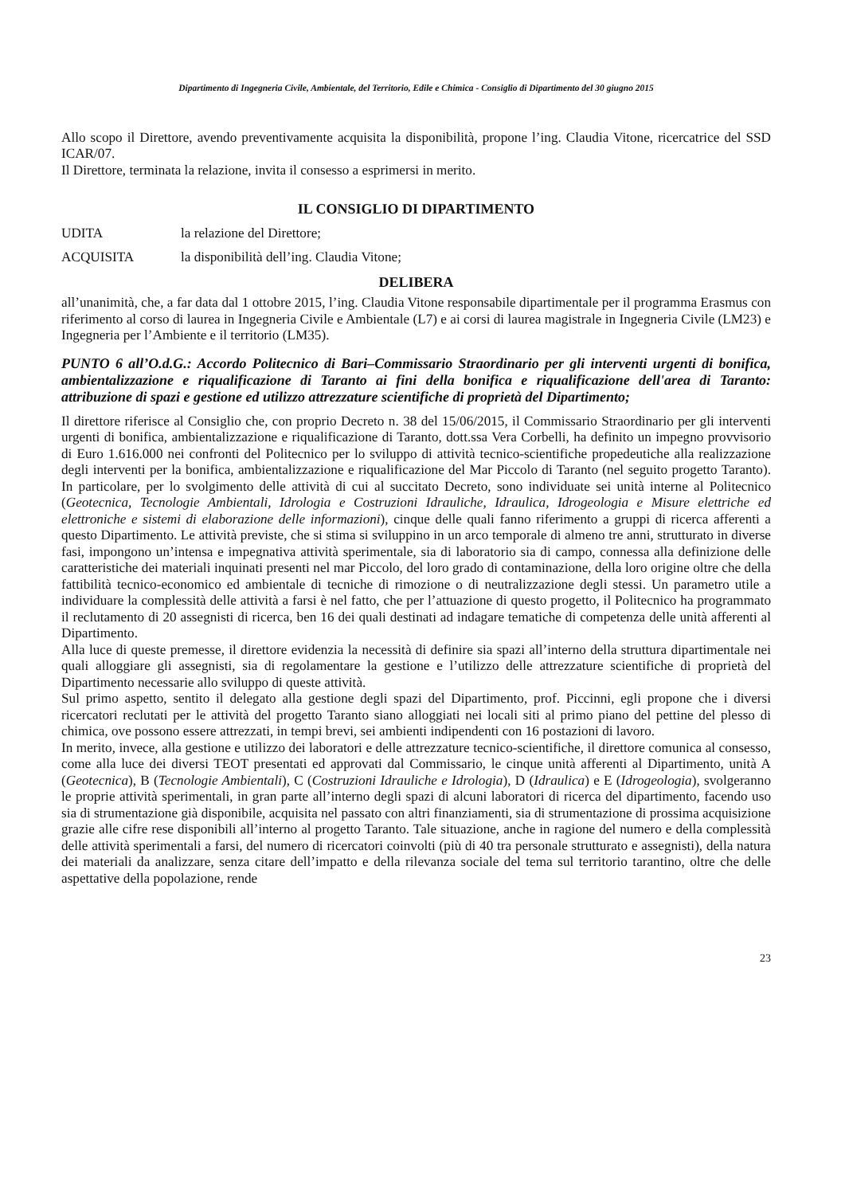Dipartimento di Ingegneria Civile, Ambientale, del Territorio, Edile e Chimica - Consiglio di Dipartimento del 30 giugno 2015
Allo scopo il Direttore, avendo preventivamente acquisita la disponibilità, propone l’ing. Claudia Vitone, ricercatrice del SSD ICAR/07.
Il Direttore, terminata la relazione, invita il consesso a esprimersi in merito.
IL CONSIGLIO DI DIPARTIMENTO
UDITA la relazione del Direttore;
ACQUISITA la disponibilità dell’ing. Claudia Vitone;
DELIBERA
all’unanimità, che, a far data dal 1 ottobre 2015, l’ing. Claudia Vitone responsabile dipartimentale per il programma Erasmus con riferimento al corso di laurea in Ingegneria Civile e Ambientale (L7) e ai corsi di laurea magistrale in Ingegneria Civile (LM23) e Ingegneria per l’Ambiente e il territorio (LM35).
PUNTO 6 all’O.d.G.: Accordo Politecnico di Bari–Commissario Straordinario per gli interventi urgenti di bonifica, ambientalizzazione e riqualificazione di Taranto ai fini della bonifica e riqualificazione dell'area di Taranto: attribuzione di spazi e gestione ed utilizzo attrezzature scientifiche di proprietà del Dipartimento;
Il direttore riferisce al Consiglio che, con proprio Decreto n. 38 del 15/06/2015, il Commissario Straordinario per gli interventi urgenti di bonifica, ambientalizzazione e riqualificazione di Taranto, dott.ssa Vera Corbelli, ha definito un impegno provvisorio di Euro 1.616.000 nei confronti del Politecnico per lo sviluppo di attività tecnico-scientifiche propedeutiche alla realizzazione degli interventi per la bonifica, ambientalizzazione e riqualificazione del Mar Piccolo di Taranto (nel seguito progetto Taranto). In particolare, per lo svolgimento delle attività di cui al succitato Decreto, sono individuate sei unità interne al Politecnico (Geotecnica, Tecnologie Ambientali, Idrologia e Costruzioni Idrauliche, Idraulica, Idrogeologia e Misure elettriche ed elettroniche e sistemi di elaborazione delle informazioni), cinque delle quali fanno riferimento a gruppi di ricerca afferenti a questo Dipartimento. Le attività previste, che si stima si sviluppino in un arco temporale di almeno tre anni, strutturato in diverse fasi, impongono un’intensa e impegnativa attività sperimentale, sia di laboratorio sia di campo, connessa alla definizione delle caratteristiche dei materiali inquinati presenti nel mar Piccolo, del loro grado di contaminazione, della loro origine oltre che della fattibilità tecnico-economico ed ambientale di tecniche di rimozione o di neutralizzazione degli stessi. Un parametro utile a individuare la complessità delle attività a farsi è nel fatto, che per l’attuazione di questo progetto, il Politecnico ha programmato il reclutamento di 20 assegnisti di ricerca, ben 16 dei quali destinati ad indagare tematiche di competenza delle unità afferenti al Dipartimento.
Alla luce di queste premesse, il direttore evidenzia la necessità di definire sia spazi all’interno della struttura dipartimentale nei quali alloggiare gli assegnisti, sia di regolamentare la gestione e l’utilizzo delle attrezzature scientifiche di proprietà del Dipartimento necessarie allo sviluppo di queste attività.
Sul primo aspetto, sentito il delegato alla gestione degli spazi del Dipartimento, prof. Piccinni, egli propone che i diversi ricercatori reclutati per le attività del progetto Taranto siano alloggiati nei locali siti al primo piano del pettine del plesso di chimica, ove possono essere attrezzati, in tempi brevi, sei ambienti indipendenti con 16 postazioni di lavoro.
In merito, invece, alla gestione e utilizzo dei laboratori e delle attrezzature tecnico-scientifiche, il direttore comunica al consesso, come alla luce dei diversi TEOT presentati ed approvati dal Commissario, le cinque unità afferenti al Dipartimento, unità A (Geotecnica), B (Tecnologie Ambientali), C (Costruzioni Idrauliche e Idrologia), D (Idraulica) e E (Idrogeologia), svolgeranno le proprie attività sperimentali, in gran parte all’interno degli spazi di alcuni laboratori di ricerca del dipartimento, facendo uso sia di strumentazione già disponibile, acquisita nel passato con altri finanziamenti, sia di strumentazione di prossima acquisizione grazie alle cifre rese disponibili all’interno al progetto Taranto. Tale situazione, anche in ragione del numero e della complessità delle attività sperimentali a farsi, del numero di ricercatori coinvolti (più di 40 tra personale strutturato e assegnisti), della natura dei materiali da analizzare, senza citare dell’impatto e della rilevanza sociale del tema sul territorio tarantino, oltre che delle aspettative della popolazione, rende
23